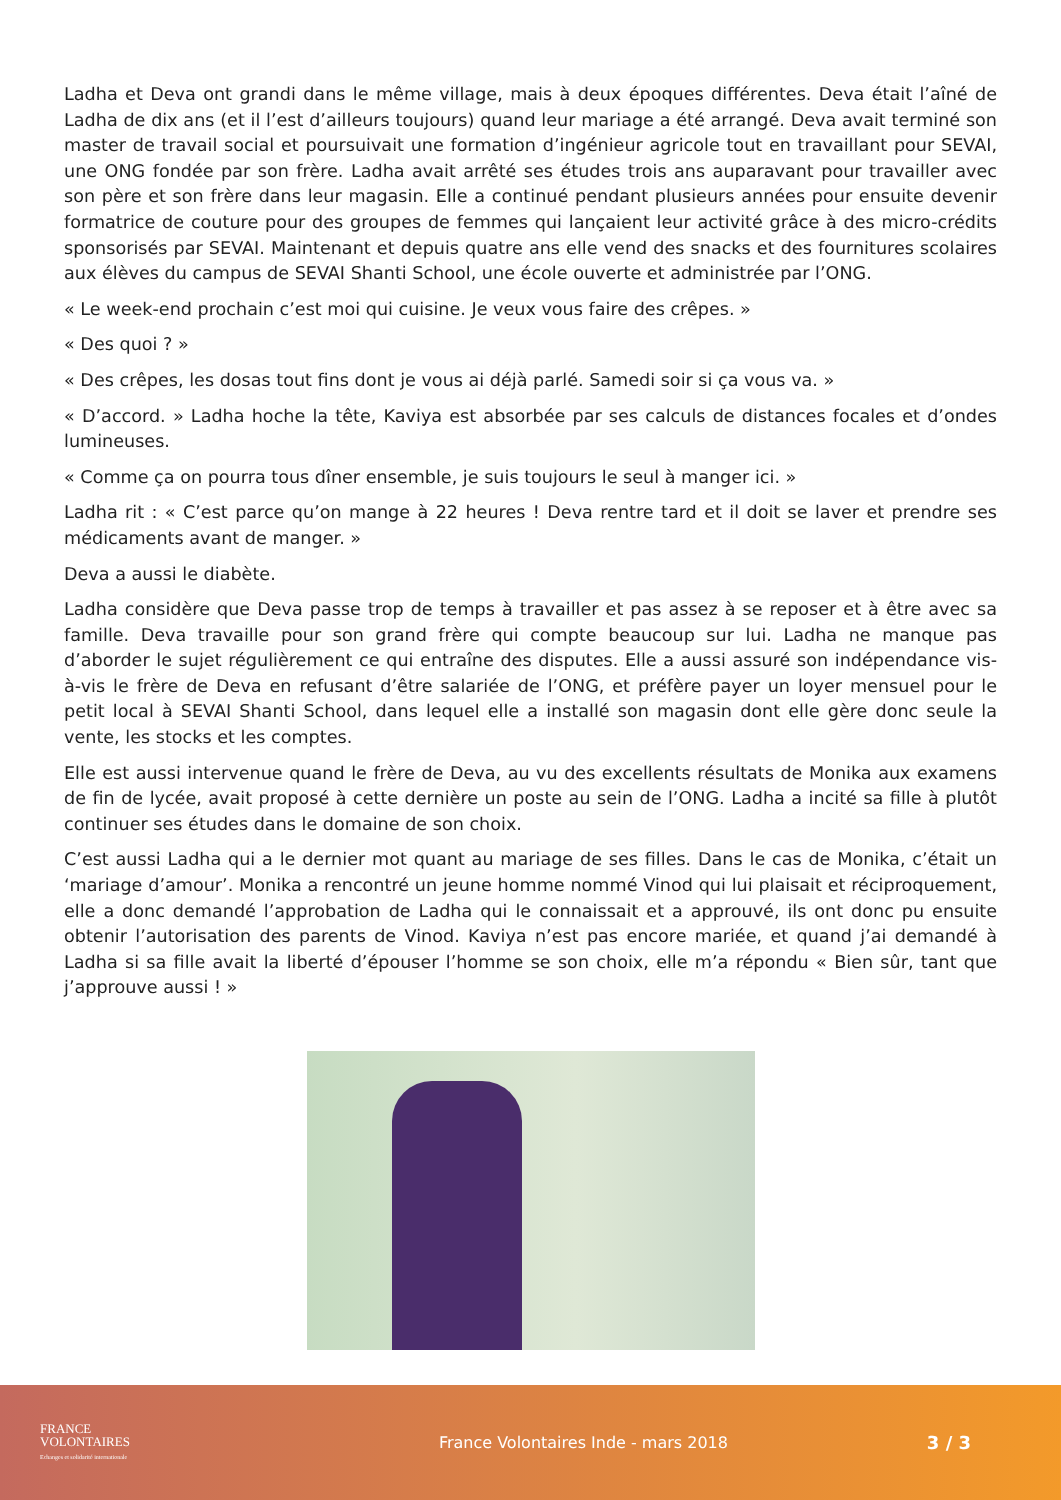Ladha et Deva ont grandi dans le même village, mais à deux époques différentes. Deva était l’aîné de Ladha de dix ans (et il l’est d’ailleurs toujours) quand leur mariage a été arrangé. Deva avait terminé son master de travail social et poursuivait une formation d’ingénieur agricole tout en travaillant pour SEVAI, une ONG fondée par son frère. Ladha avait arrêté ses études trois ans auparavant pour travailler avec son père et son frère dans leur magasin. Elle a continué pendant plusieurs années pour ensuite devenir formatrice de couture pour des groupes de femmes qui lançaient leur activité grâce à des micro-crédits sponsorisés par SEVAI. Maintenant et depuis quatre ans elle vend des snacks et des fournitures scolaires aux élèves du campus de SEVAI Shanti School, une école ouverte et administrée par l’ONG.
« Le week-end prochain c’est moi qui cuisine. Je veux vous faire des crêpes. »
« Des quoi ? »
« Des crêpes, les dosas tout fins dont je vous ai déjà parlé. Samedi soir si ça vous va. »
« D’accord. » Ladha hoche la tête, Kaviya est absorbée par ses calculs de distances focales et d’ondes lumineuses.
« Comme ça on pourra tous dîner ensemble, je suis toujours le seul à manger ici. »
Ladha rit : « C’est parce qu’on mange à 22 heures ! Deva rentre tard et il doit se laver et prendre ses médicaments avant de manger. »
Deva a aussi le diabète.
Ladha considère que Deva passe trop de temps à travailler et pas assez à se reposer et à être avec sa famille. Deva travaille pour son grand frère qui compte beaucoup sur lui. Ladha ne manque pas d’aborder le sujet régulièrement ce qui entraîne des disputes. Elle a aussi assuré son indépendance vis-à-vis le frère de Deva en refusant d’être salariée de l’ONG, et préfère payer un loyer mensuel pour le petit local à SEVAI Shanti School, dans lequel elle a installé son magasin dont elle gère donc seule la vente, les stocks et les comptes.
Elle est aussi intervenue quand le frère de Deva, au vu des excellents résultats de Monika aux examens de fin de lycée, avait proposé à cette dernière un poste au sein de l’ONG. Ladha a incité sa fille à plutôt continuer ses études dans le domaine de son choix.
C’est aussi Ladha qui a le dernier mot quant au mariage de ses filles. Dans le cas de Monika, c’était un ‘mariage d’amour’. Monika a rencontré un jeune homme nommé Vinod qui lui plaisait et réciproquement, elle a donc demandé l’approbation de Ladha qui le connaissait et a approuvé, ils ont donc pu ensuite obtenir l’autorisation des parents de Vinod. Kaviya n’est pas encore mariée, et quand j’ai demandé à Ladha si sa fille avait la liberté d’épouser l’homme se son choix, elle m’a répondu « Bien sûr, tant que j’approuve aussi ! »
FRANCE
VOLONTAIRES
Echanges et solidarité internationale
France Volontaires Inde - mars 2018
3 / 3